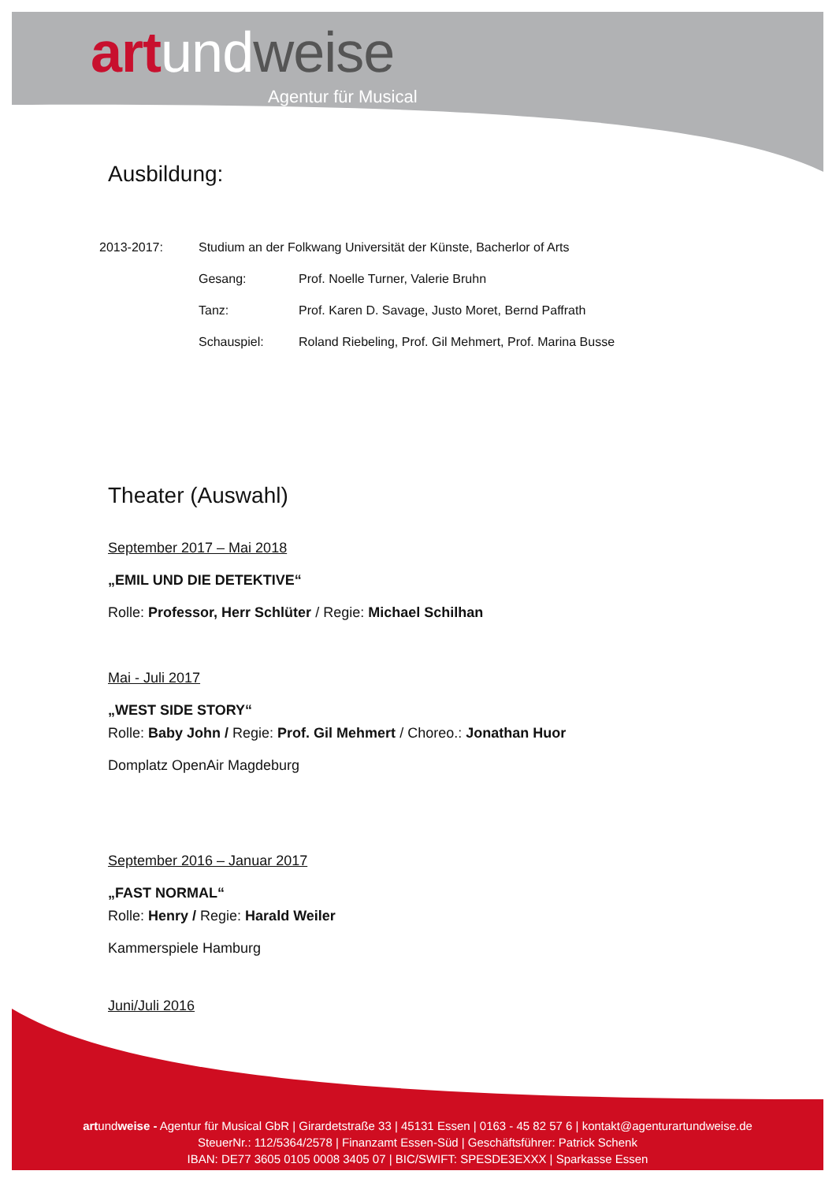art und weise
Agentur für Musical
Ausbildung:
2013-2017: Studium an der Folkwang Universität der Künste, Bacherlor of Arts
Gesang: Prof. Noelle Turner, Valerie Bruhn
Tanz: Prof. Karen D. Savage, Justo Moret, Bernd Paffrath
Schauspiel: Roland Riebeling, Prof. Gil Mehmert, Prof. Marina Busse
Theater (Auswahl)
September 2017 – Mai 2018
„EMIL UND DIE DETEKTIVE“
Rolle: Professor, Herr Schlüter / Regie: Michael Schilhan
Mai - Juli 2017
„WEST SIDE STORY“
Rolle: Baby John / Regie: Prof. Gil Mehmert / Choreo.: Jonathan Huor
Domplatz OpenAir Magdeburg
September 2016 – Januar 2017
„FAST NORMAL“
Rolle: Henry / Regie: Harald Weiler
Kammerspiele Hamburg
Juni/Juli 2016
artundweise - Agentur für Musical GbR | Girardetstraße 33 | 45131 Essen | 0163 - 45 82 57 6 | kontakt@agenturartundweise.de
SteuerNr.: 112/5364/2578 | Finanzamt Essen-Süd | Geschäftsführer: Patrick Schenk
IBAN: DE77 3605 0105 0008 3405 07 | BIC/SWIFT: SPESDE3EXXX | Sparkasse Essen